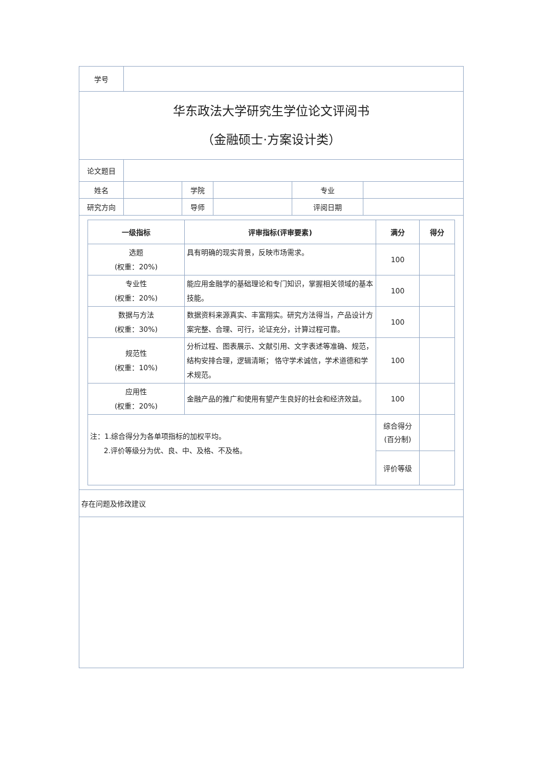| 学号 | | | | | |
| 华东政法大学研究生学位论文评阅书 （金融硕士·方案设计类） | | | | | |
| 论文题目 | | | | | |
| 姓名 | | 学院 | | 专业 | |
| 研究方向 | | 导师 | | 评阅日期 | |
| / 一级指标 / 评审指标(评审要素) / 满分 / 得分 / / --- / --- / --- / --- / / 选题 (权重：20%) / 具有明确的现实背景，反映市场需求。 / 100 / / / 专业性 (权重：20%) / 能应用金融学的基础理论和专门知识，掌握相关领域的基本技能。 / 100 / / / 数据与方法 (权重：30%) / 数据资料来源真实、丰富翔实。研究方法得当，产品设计方案完整、合理、可行，论证充分，计算过程可靠。 / 100 / / / 规范性 (权重：10%) / 分析过程、图表展示、文献引用、文字表述等准确、规范，结构安排合理，逻辑清晰； 恪守学术诚信，学术道德和学术规范。 / 100 / / / 应用性 (权重：20%) / 金融产品的推广和使用有望产生良好的社会和经济效益。 / 100 / / / 注：1.综合得分为各单项指标的加权平均。 2.评价等级分为优、良、中、及格、不及格。 / / 综合得分 (百分制) / / / / / 评价等级 / / | | | | | |
| 存在问题及修改建议 | | | | | |